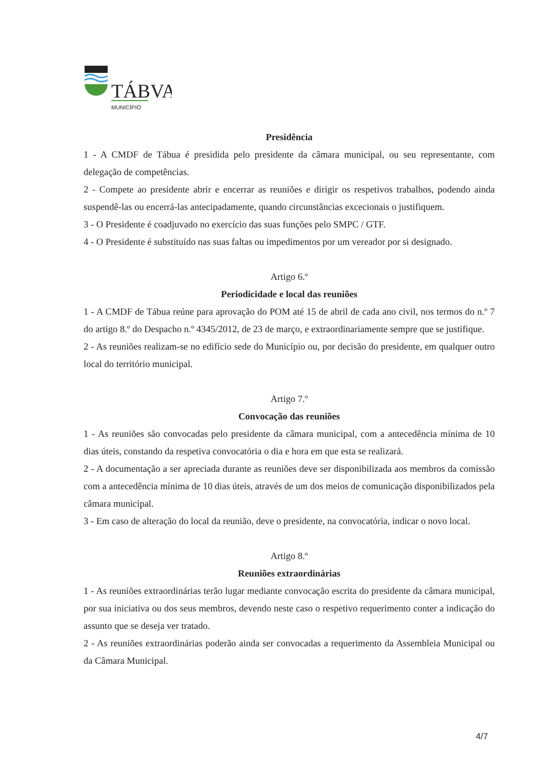TÁBVA
MUNICÍPIO
Presidência
1 - A CMDF de Tábua é presidida pelo presidente da câmara municipal, ou seu representante, com delegação de competências.
2 - Compete ao presidente abrir e encerrar as reuniões e dirigir os respetivos trabalhos, podendo ainda suspendê-las ou encerrá-las antecipadamente, quando circunstâncias excecionais o justifiquem.
3 - O Presidente é coadjuvado no exercício das suas funções pelo SMPC / GTF.
4 - O Presidente é substituído nas suas faltas ou impedimentos por um vereador por si designado.
Artigo 6.º
Periodicidade e local das reuniões
1 - A CMDF de Tábua reúne para aprovação do POM até 15 de abril de cada ano civil, nos termos do n.º 7 do artigo 8.º do Despacho n.º 4345/2012, de 23 de março, e extraordinariamente sempre que se justifique.
2 - As reuniões realizam-se no edifício sede do Município ou, por decisão do presidente, em qualquer outro local do território municipal.
Artigo 7.º
Convocação das reuniões
1 - As reuniões são convocadas pelo presidente da câmara municipal, com a antecedência mínima de 10 dias úteis, constando da respetiva convocatória o dia e hora em que esta se realizará.
2 - A documentação a ser apreciada durante as reuniões deve ser disponibilizada aos membros da comissão com a antecedência mínima de 10 dias úteis, através de um dos meios de comunicação disponibilizados pela câmara municipal.
3 - Em caso de alteração do local da reunião, deve o presidente, na convocatória, indicar o novo local.
Artigo 8.º
Reuniões extraordinárias
1 - As reuniões extraordinárias terão lugar mediante convocação escrita do presidente da câmara municipal, por sua iniciativa ou dos seus membros, devendo neste caso o respetivo requerimento conter a indicação do assunto que se deseja ver tratado.
2 - As reuniões extraordinárias poderão ainda ser convocadas a requerimento da Assembleia Municipal ou da Câmara Municipal.
4/7